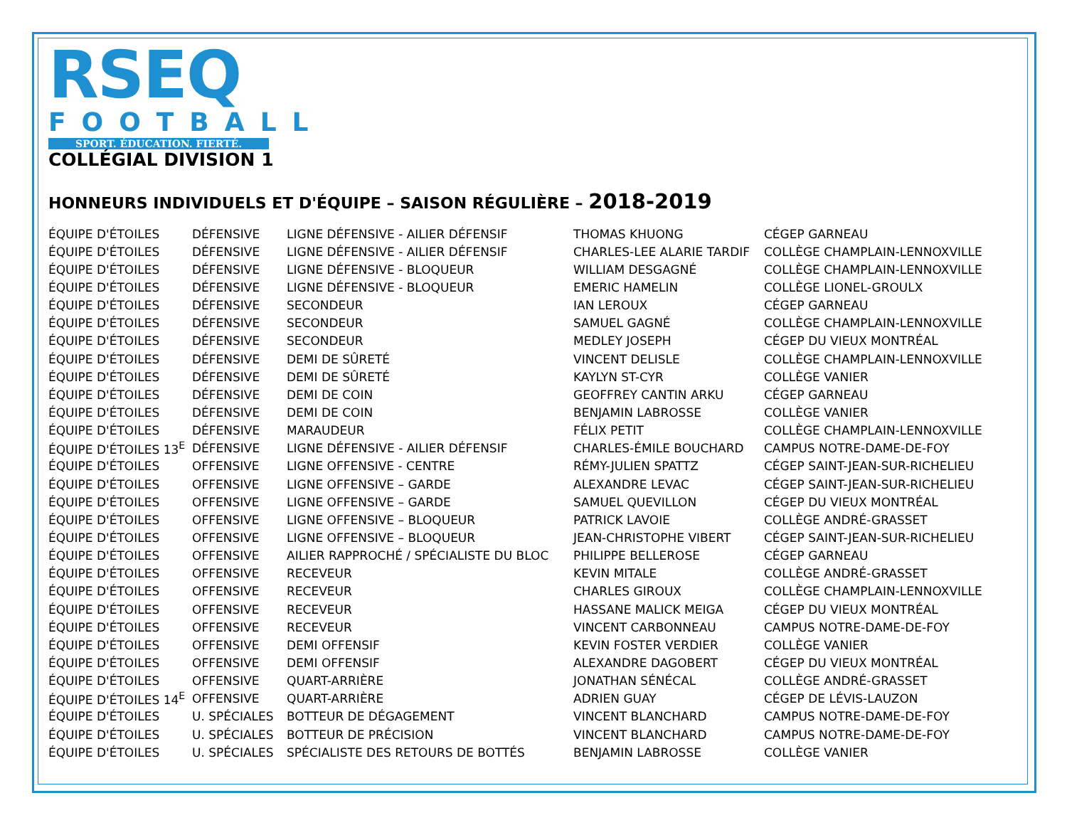RSEQ
FOOTBALL
SPORT. ÉDUCATION. FIERTÉ.
COLLÉGIAL DIVISION 1
HONNEURS INDIVIDUELS ET D'ÉQUIPE – SAISON RÉGULIÈRE – 2018-2019
| ÉQUIPE D'ÉTOILES | DÉFENSIVE | LIGNE DÉFENSIVE - AILIER DÉFENSIF | THOMAS KHUONG | CÉGEP GARNEAU |
| ÉQUIPE D'ÉTOILES | DÉFENSIVE | LIGNE DÉFENSIVE - AILIER DÉFENSIF | CHARLES-LEE ALARIE TARDIF | COLLÈGE CHAMPLAIN-LENNOXVILLE |
| ÉQUIPE D'ÉTOILES | DÉFENSIVE | LIGNE DÉFENSIVE - BLOQUEUR | WILLIAM DESGAGNÉ | COLLÈGE CHAMPLAIN-LENNOXVILLE |
| ÉQUIPE D'ÉTOILES | DÉFENSIVE | LIGNE DÉFENSIVE - BLOQUEUR | EMERIC HAMELIN | COLLÈGE LIONEL-GROULX |
| ÉQUIPE D'ÉTOILES | DÉFENSIVE | SECONDEUR | IAN LEROUX | CÉGEP GARNEAU |
| ÉQUIPE D'ÉTOILES | DÉFENSIVE | SECONDEUR | SAMUEL GAGNÉ | COLLÈGE CHAMPLAIN-LENNOXVILLE |
| ÉQUIPE D'ÉTOILES | DÉFENSIVE | SECONDEUR | MEDLEY JOSEPH | CÉGEP DU VIEUX MONTRÉAL |
| ÉQUIPE D'ÉTOILES | DÉFENSIVE | DEMI DE SÛRETÉ | VINCENT DELISLE | COLLÈGE CHAMPLAIN-LENNOXVILLE |
| ÉQUIPE D'ÉTOILES | DÉFENSIVE | DEMI DE SÛRETÉ | KAYLYN ST-CYR | COLLÈGE VANIER |
| ÉQUIPE D'ÉTOILES | DÉFENSIVE | DEMI DE COIN | GEOFFREY CANTIN ARKU | CÉGEP GARNEAU |
| ÉQUIPE D'ÉTOILES | DÉFENSIVE | DEMI DE COIN | BENJAMIN LABROSSE | COLLÈGE VANIER |
| ÉQUIPE D'ÉTOILES | DÉFENSIVE | MARAUDEUR | FÉLIX PETIT | COLLÈGE CHAMPLAIN-LENNOXVILLE |
| ÉQUIPE D'ÉTOILES 13<sup>E</sup> | DÉFENSIVE | LIGNE DÉFENSIVE - AILIER DÉFENSIF | CHARLES-ÉMILE BOUCHARD | CAMPUS NOTRE-DAME-DE-FOY |
| ÉQUIPE D'ÉTOILES | OFFENSIVE | LIGNE OFFENSIVE - CENTRE | RÉMY-JULIEN SPATTZ | CÉGEP SAINT-JEAN-SUR-RICHELIEU |
| ÉQUIPE D'ÉTOILES | OFFENSIVE | LIGNE OFFENSIVE – GARDE | ALEXANDRE LEVAC | CÉGEP SAINT-JEAN-SUR-RICHELIEU |
| ÉQUIPE D'ÉTOILES | OFFENSIVE | LIGNE OFFENSIVE – GARDE | SAMUEL QUEVILLON | CÉGEP DU VIEUX MONTRÉAL |
| ÉQUIPE D'ÉTOILES | OFFENSIVE | LIGNE OFFENSIVE – BLOQUEUR | PATRICK LAVOIE | COLLÈGE ANDRÉ-GRASSET |
| ÉQUIPE D'ÉTOILES | OFFENSIVE | LIGNE OFFENSIVE – BLOQUEUR | JEAN-CHRISTOPHE VIBERT | CÉGEP SAINT-JEAN-SUR-RICHELIEU |
| ÉQUIPE D'ÉTOILES | OFFENSIVE | AILIER RAPPROCHÉ / SPÉCIALISTE DU BLOC | PHILIPPE BELLEROSE | CÉGEP GARNEAU |
| ÉQUIPE D'ÉTOILES | OFFENSIVE | RECEVEUR | KEVIN MITALE | COLLÈGE ANDRÉ-GRASSET |
| ÉQUIPE D'ÉTOILES | OFFENSIVE | RECEVEUR | CHARLES GIROUX | COLLÈGE CHAMPLAIN-LENNOXVILLE |
| ÉQUIPE D'ÉTOILES | OFFENSIVE | RECEVEUR | HASSANE MALICK MEIGA | CÉGEP DU VIEUX MONTRÉAL |
| ÉQUIPE D'ÉTOILES | OFFENSIVE | RECEVEUR | VINCENT CARBONNEAU | CAMPUS NOTRE-DAME-DE-FOY |
| ÉQUIPE D'ÉTOILES | OFFENSIVE | DEMI OFFENSIF | KEVIN FOSTER VERDIER | COLLÈGE VANIER |
| ÉQUIPE D'ÉTOILES | OFFENSIVE | DEMI OFFENSIF | ALEXANDRE DAGOBERT | CÉGEP DU VIEUX MONTRÉAL |
| ÉQUIPE D'ÉTOILES | OFFENSIVE | QUART-ARRIÈRE | JONATHAN SÉNÉCAL | COLLÈGE ANDRÉ-GRASSET |
| ÉQUIPE D'ÉTOILES 14<sup>E</sup> | OFFENSIVE | QUART-ARRIÈRE | ADRIEN GUAY | CÉGEP DE LÉVIS-LAUZON |
| ÉQUIPE D'ÉTOILES | U. SPÉCIALES | BOTTEUR DE DÉGAGEMENT | VINCENT BLANCHARD | CAMPUS NOTRE-DAME-DE-FOY |
| ÉQUIPE D'ÉTOILES | U. SPÉCIALES | BOTTEUR DE PRÉCISION | VINCENT BLANCHARD | CAMPUS NOTRE-DAME-DE-FOY |
| ÉQUIPE D'ÉTOILES | U. SPÉCIALES | SPÉCIALISTE DES RETOURS DE BOTTÉS | BENJAMIN LABROSSE | COLLÈGE VANIER |